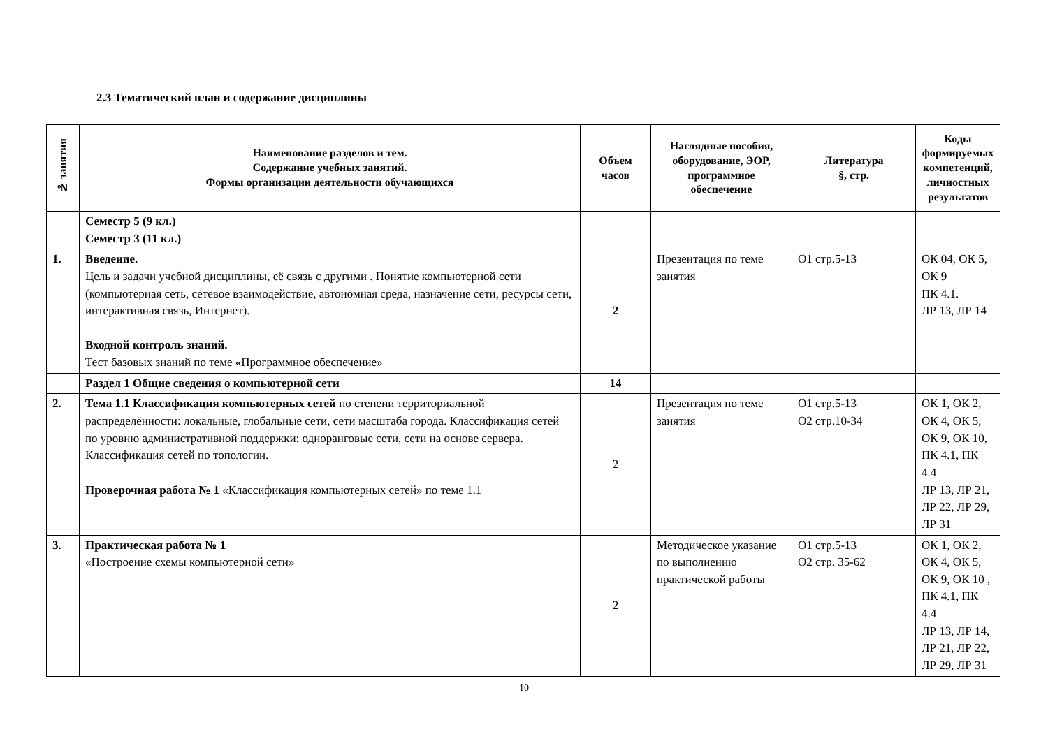2.3 Тематический план и содержание дисциплины
| № занятия | Наименование разделов и тем. Содержание учебных занятий. Формы организации деятельности обучающихся | Объем часов | Наглядные пособия, оборудование, ЭОР, программное обеспечение | Литература §, стр. | Коды формируемых компетенций, личностных результатов |
| --- | --- | --- | --- | --- | --- |
| | Семестр 5 (9 кл.) Семестр 3 (11 кл.) | | | | |
| 1. | Введение. Цель и задачи учебной дисциплины, её связь с другими . Понятие компьютерной сети (компьютерная сеть, сетевое взаимодействие, автономная среда, назначение сети, ресурсы сети, интерактивная связь, Интернет). Входной контроль знаний. Тест базовых знаний по теме «Программное обеспечение» | 2 | Презентация по теме занятия | О1 стр.5-13 | ОК 04, ОК 5, ОК 9 ПК 4.1. ЛР 13, ЛР 14 |
| | Раздел 1 Общие сведения о компьютерной сети | 14 | | | |
| 2. | Тема 1.1 Классификация компьютерных сетей по степени территориальной распределённости: локальные, глобальные сети, сети масштаба города. Классификация сетей по уровню административной поддержки: одноранговые сети, сети на основе сервера. Классификация сетей по топологии. Проверочная работа № 1 «Классификация компьютерных сетей» по теме 1.1 | 2 | Презентация по теме занятия | О1 стр.5-13 О2 стр.10-34 | ОК 1, ОК 2, ОК 4, ОК 5, ОК 9, ОК 10, ПК 4.1, ПК 4.4 ЛР 13, ЛР 21, ЛР 22, ЛР 29, ЛР 31 |
| 3. | Практическая работа № 1 «Построение схемы компьютерной сети» | 2 | Методическое указание по выполнению практической работы | О1 стр.5-13 О2 стр. 35-62 | ОК 1, ОК 2, ОК 4, ОК 5, ОК 9, ОК 10 , ПК 4.1, ПК 4.4 ЛР 13, ЛР 14, ЛР 21, ЛР 22, ЛР 29, ЛР 31 |
10